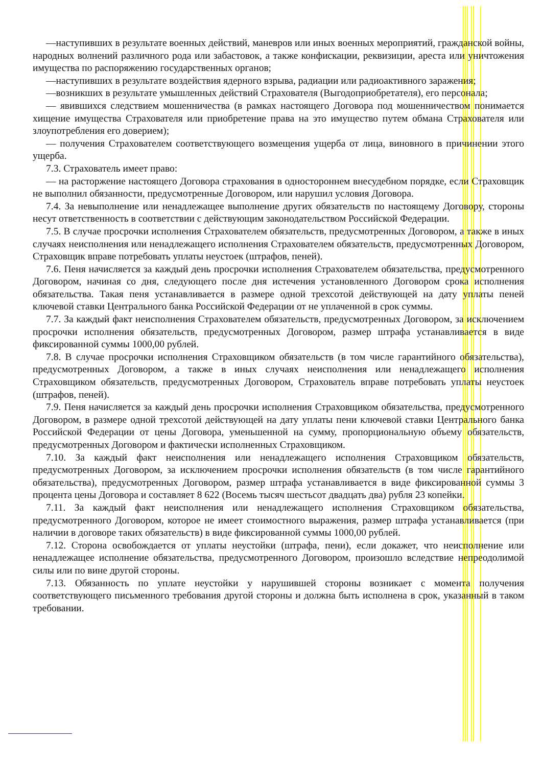—наступивших в результате военных действий, маневров или иных военных мероприятий, гражданской войны, народных волнений различного рода или забастовок, а также конфискации, реквизиции, ареста или уничтожения имущества по распоряжению государственных органов;
—наступивших в результате воздействия ядерного взрыва, радиации или радиоактивного заражения;
—возникших в результате умышленных действий Страхователя (Выгодоприобретателя), его персонала;
— явившихся следствием мошенничества (в рамках настоящего Договора под мошенничеством понимается хищение имущества Страхователя или приобретение права на это имущество путем обмана Страхователя или злоупотребления его доверием);
— получения Страхователем соответствующего возмещения ущерба от лица, виновного в причинении этого ущерба.
7.3. Страхователь имеет право:
— на расторжение настоящего Договора страхования в одностороннем внесудебном порядке, если Страховщик не выполнил обязанности, предусмотренные Договором, или нарушил условия Договора.
7.4. За невыполнение или ненадлежащее выполнение других обязательств по настоящему Договору, стороны несут ответственность в соответствии с действующим законодательством Российской Федерации.
7.5. В случае просрочки исполнения Страхователем обязательств, предусмотренных Договором, а также в иных случаях неисполнения или ненадлежащего исполнения Страхователем обязательств, предусмотренных Договором, Страховщик вправе потребовать уплаты неустоек (штрафов, пеней).
7.6. Пеня начисляется за каждый день просрочки исполнения Страхователем обязательства, предусмотренного Договором, начиная со дня, следующего после дня истечения установленного Договором срока исполнения обязательства. Такая пеня устанавливается в размере одной трехсотой действующей на дату уплаты пеней ключевой ставки Центрального банка Российской Федерации от не уплаченной в срок суммы.
7.7. За каждый факт неисполнения Страхователем обязательств, предусмотренных Договором, за исключением просрочки исполнения обязательств, предусмотренных Договором, размер штрафа устанавливается в виде фиксированной суммы 1000,00 рублей.
7.8. В случае просрочки исполнения Страховщиком обязательств (в том числе гарантийного обязательства), предусмотренных Договором, а также в иных случаях неисполнения или ненадлежащего исполнения Страховщиком обязательств, предусмотренных Договором, Страхователь вправе потребовать уплаты неустоек (штрафов, пеней).
7.9. Пеня начисляется за каждый день просрочки исполнения Страховщиком обязательства, предусмотренного Договором, в размере одной трехсотой действующей на дату уплаты пени ключевой ставки Центрального банка Российской Федерации от цены Договора, уменьшенной на сумму, пропорциональную объему обязательств, предусмотренных Договором и фактически исполненных Страховщиком.
7.10. За каждый факт неисполнения или ненадлежащего исполнения Страховщиком обязательств, предусмотренных Договором, за исключением просрочки исполнения обязательств (в том числе гарантийного обязательства), предусмотренных Договором, размер штрафа устанавливается в виде фиксированной суммы 3 процента цены Договора и составляет 8 622 (Восемь тысяч шестьсот двадцать два) рубля 23 копейки.
7.11. За каждый факт неисполнения или ненадлежащего исполнения Страховщиком обязательства, предусмотренного Договором, которое не имеет стоимостного выражения, размер штрафа устанавливается (при наличии в договоре таких обязательств) в виде фиксированной суммы 1000,00 рублей.
7.12. Сторона освобождается от уплаты неустойки (штрафа, пени), если докажет, что неисполнение или ненадлежащее исполнение обязательства, предусмотренного Договором, произошло вследствие непреодолимой силы или по вине другой стороны.
7.13. Обязанность по уплате неустойки у нарушившей стороны возникает с момента получения соответствующего письменного требования другой стороны и должна быть исполнена в срок, указанный в таком требовании.